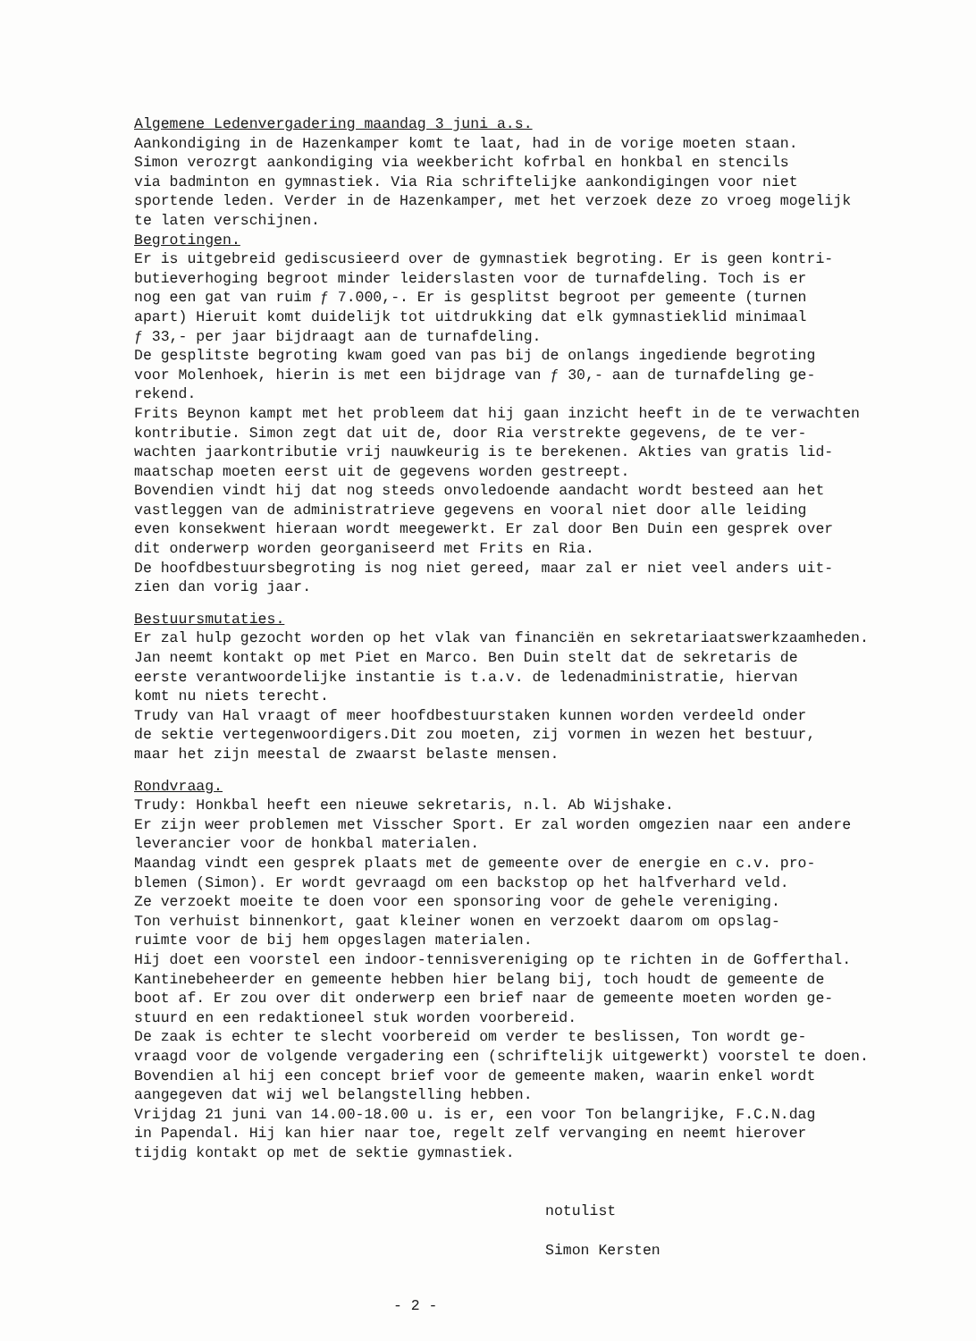Algemene Ledenvergadering maandag 3 juni a.s.
Aankondiging in de Hazenkamper komt te laat, had in de vorige moeten staan. Simon verozrgt aankondiging via weekbericht kofrbal en honkbal en stencils via badminton en gymnastiek. Via Ria schriftelijke aankondigingen voor niet sportende leden. Verder in de Hazenkamper, met het verzoek deze zo vroeg mogelijk te laten verschijnen.
Begrotingen.
Er is uitgebreid gediscusieerd over de gymnastiek begroting. Er is geen kontri- butieverhoging begroot minder leiderslasten voor de turnafdeling. Toch is er nog een gat van ruim ƒ 7.000,-. Er is gesplitst begroot per gemeente (turnen apart) Hieruit komt duidelijk tot uitdrukking dat elk gymnastieklid minimaal ƒ 33,- per jaar bijdraagt aan de turnafdeling. De gesplitste begroting kwam goed van pas bij de onlangs ingediende begroting voor Molenhoek, hierin is met een bijdrage van ƒ 30,- aan de turnafdeling ge- rekend. Frits Beynon kampt met het probleem dat hij gaan inzicht heeft in de te verwachten kontributie. Simon zegt dat uit de, door Ria verstrekte gegevens, de te ver- wachten jaarkontributie vrij nauwkeurig is te berekenen. Akties van gratis lid- maatschap moeten eerst uit de gegevens worden gestreept. Bovendien vindt hij dat nog steeds onvoledoende aandacht wordt besteed aan het vastleggen van de administratrieve gegevens en vooral niet door alle leiding even konsekwent hieraan wordt meegewerkt. Er zal door Ben Duin een gesprek over dit onderwerp worden georganiseerd met Frits en Ria. De hoofdbestuursbegroting is nog niet gereed, maar zal er niet veel anders uit- zien dan vorig jaar.
Bestuursmutaties.
Er zal hulp gezocht worden op het vlak van financiën en sekretariaatswerkzaamheden. Jan neemt kontakt op met Piet en Marco. Ben Duin stelt dat de sekretaris de eerste verantwoordelijke instantie is t.a.v. de ledenadministratie, hiervan komt nu niets terecht. Trudy van Hal vraagt of meer hoofdbestuurstaken kunnen worden verdeeld onder de sektie vertegenwoordigers.Dit zou moeten, zij vormen in wezen het bestuur, maar het zijn meestal de zwaarst belaste mensen.
Rondvraag.
Trudy: Honkbal heeft een nieuwe sekretaris, n.l. Ab Wijshake. Er zijn weer problemen met Visscher Sport. Er zal worden omgezien naar een andere leverancier voor de honkbal materialen. Maandag vindt een gesprek plaats met de gemeente over de energie en c.v. pro- blemen (Simon). Er wordt gevraagd om een backstop op het halfverhard veld. Ze verzoekt moeite te doen voor een sponsoring voor de gehele vereniging. Ton verhuist binnenkort, gaat kleiner wonen en verzoekt daarom om opslag- ruimte voor de bij hem opgeslagen materialen. Hij doet een voorstel een indoor-tennisvereniging op te richten in de Gofferthal. Kantinebeheerder en gemeente hebben hier belang bij, toch houdt de gemeente de boot af. Er zou over dit onderwerp een brief naar de gemeente moeten worden ge- stuurd en een redaktioneel stuk worden voorbereid. De zaak is echter te slecht voorbereid om verder te beslissen, Ton wordt ge- vraagd voor de volgende vergadering een (schriftelijk uitgewerkt) voorstel te doen. Bovendien al hij een concept brief voor de gemeente maken, waarin enkel wordt aangegeven dat wij wel belangstelling hebben. Vrijdag 21 juni van 14.00-18.00 u. is er, een voor Ton belangrijke, F.C.N.dag in Papendal. Hij kan hier naar toe, regelt zelf vervanging en neemt hierover tijdig kontakt op met de sektie gymnastiek.
notulist
Simon Kersten
- 2 -